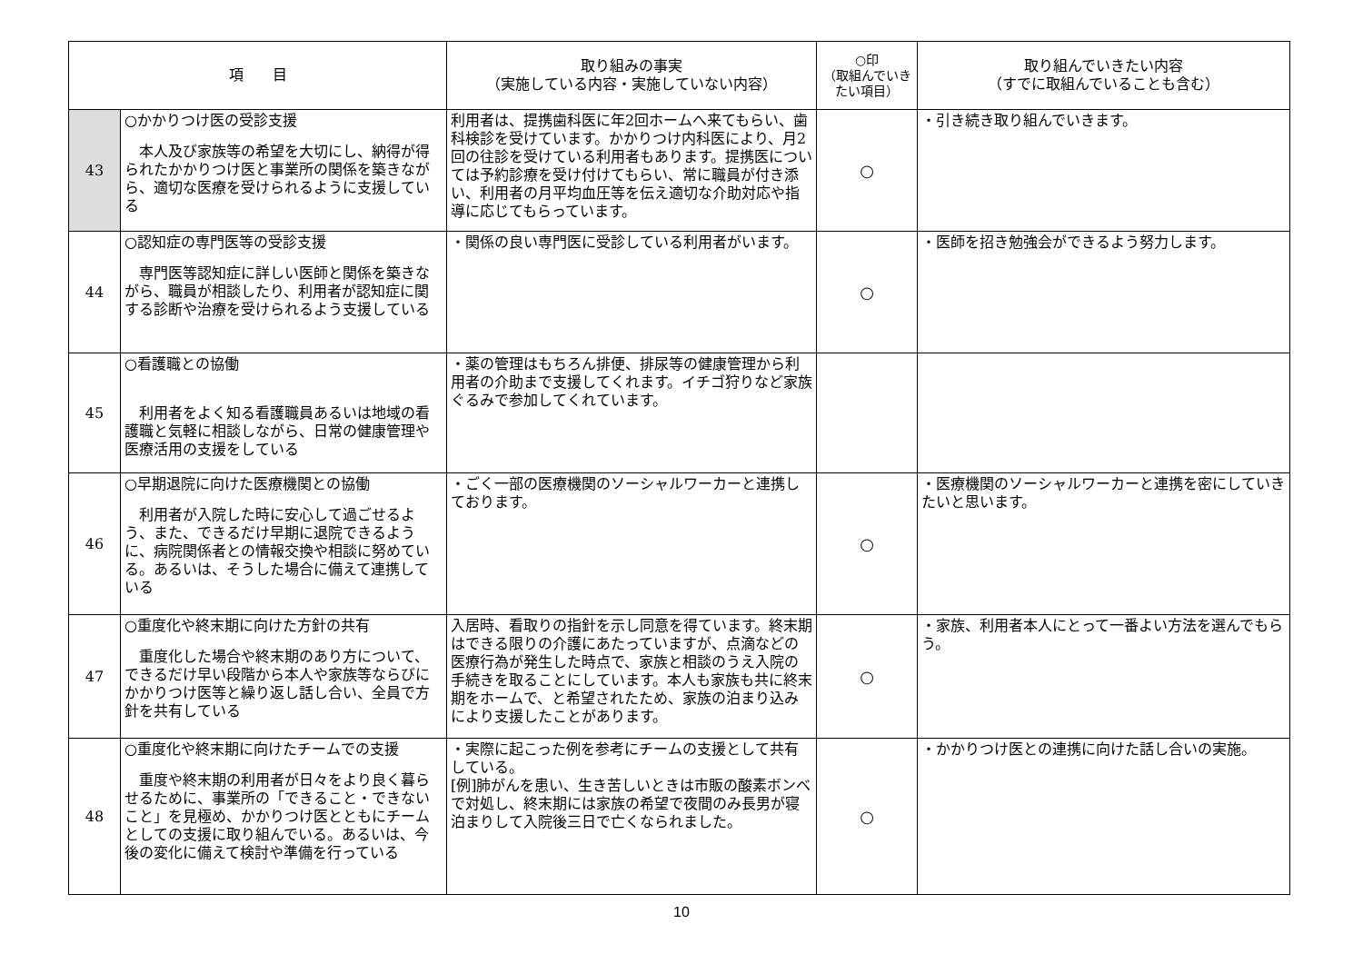| 項 目 | | 取り組みの事実 （実施している内容・実施していない内容） | ○印 （取組んでいきたい項目） | 取り組んでいきたい内容 （すでに取組んでいることも含む） |
| --- | --- | --- | --- | --- |
| 43 | ○かかりつけ医の受診支援 本人及び家族等の希望を大切にし、納得が得られたかかりつけ医と事業所の関係を築きながら、適切な医療を受けられるように支援している | 利用者は、提携歯科医に年2回ホームへ来てもらい、歯科検診を受けています。かかりつけ内科医により、月2回の往診を受けている利用者もあります。提携医については予約診療を受け付けてもらい、常に職員が付き添い、利用者の月平均血圧等を伝え適切な介助対応や指導に応じてもらっています。 | ○ | ・引き続き取り組んでいきます。 |
| 44 | ○認知症の専門医等の受診支援 専門医等認知症に詳しい医師と関係を築きながら、職員が相談したり、利用者が認知症に関する診断や治療を受けられるよう支援している | ・関係の良い専門医に受診している利用者がいます。 | ○ | ・医師を招き勉強会ができるよう努力します。 |
| 45 | ○看護職との協働 利用者をよく知る看護職員あるいは地域の看護職と気軽に相談しながら、日常の健康管理や医療活用の支援をしている | ・薬の管理はもちろん排便、排尿等の健康管理から利用者の介助まで支援してくれます。イチゴ狩りなど家族ぐるみで参加してくれています。 | | |
| 46 | ○早期退院に向けた医療機関との協働 利用者が入院した時に安心して過ごせるよう、また、できるだけ早期に退院できるように、病院関係者との情報交換や相談に努めている。あるいは、そうした場合に備えて連携している | ・ごく一部の医療機関のソーシャルワーカーと連携しております。 | ○ | ・医療機関のソーシャルワーカーと連携を密にしていきたいと思います。 |
| 47 | ○重度化や終末期に向けた方針の共有 重度化した場合や終末期のあり方について、できるだけ早い段階から本人や家族等ならびにかかりつけ医等と繰り返し話し合い、全員で方針を共有している | 入居時、看取りの指針を示し同意を得ています。終末期はできる限りの介護にあたっていますが、点滴などの医療行為が発生した時点で、家族と相談のうえ入院の手続きを取ることにしています。本人も家族も共に終末期をホームで、と希望されたため、家族の泊まり込みにより支援したことがあります。 | ○ | ・家族、利用者本人にとって一番よい方法を選んでもらう。 |
| 48 | ○重度化や終末期に向けたチームでの支援 重度や終末期の利用者が日々をより良く暮らせるために、事業所の「できること・できないこと」を見極め、かかりつけ医とともにチームとしての支援に取り組んでいる。あるいは、今後の変化に備えて検討や準備を行っている | ・実際に起こった例を参考にチームの支援として共有している。 [例]肺がんを患い、生き苦しいときは市販の酸素ボンベで対処し、終末期には家族の希望で夜間のみ長男が寝泊まりして入院後三日で亡くなられました。 | ○ | ・かかりつけ医との連携に向けた話し合いの実施。 |
10